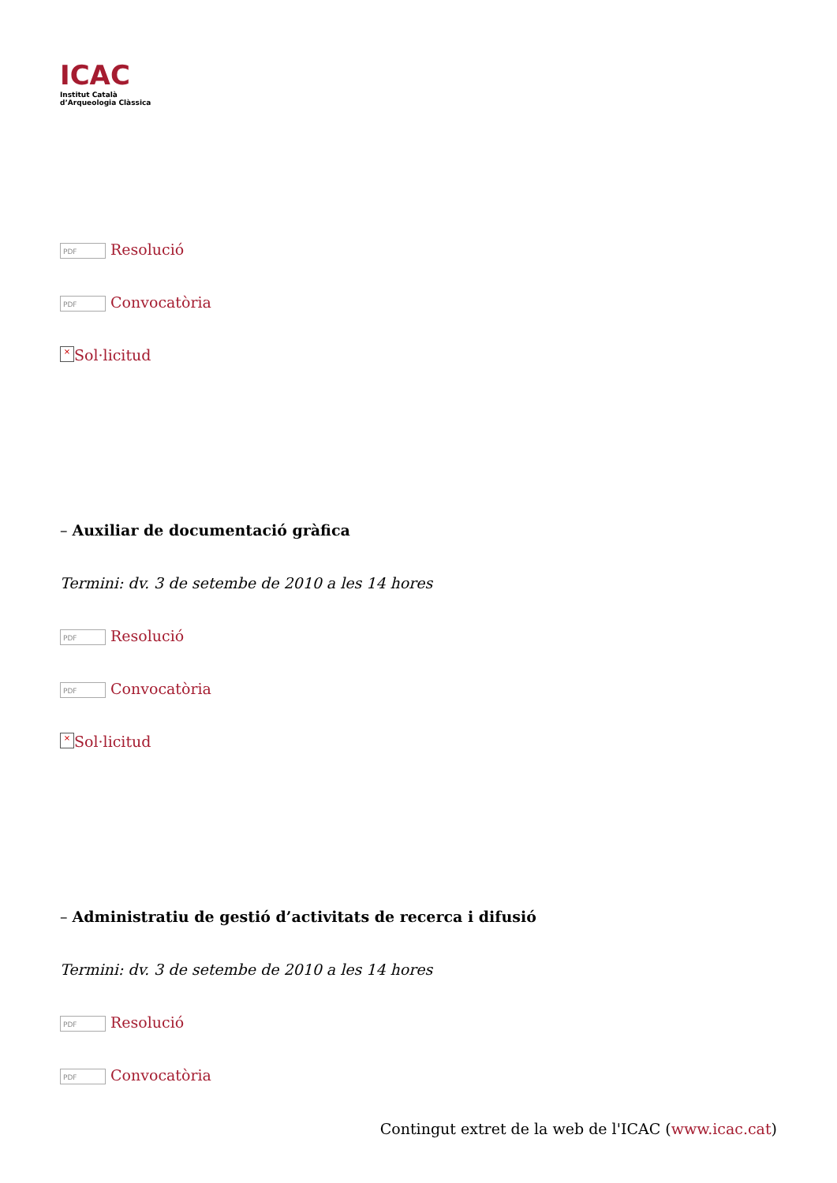ICAC
Institut Català
d’Arqueologia Clàssica
PDF Resolució
PDF Convocatòria
× Sol·licitud
– Auxiliar de documentació gràfica
Termini: dv. 3 de setembe de 2010 a les 14 hores
PDF Resolució
PDF Convocatòria
× Sol·licitud
– Administratiu de gestió d’activitats de recerca i difusió
Termini: dv. 3 de setembe de 2010 a les 14 hores
PDF Resolució
PDF Convocatòria
Contingut extret de la web de l'ICAC (www.icac.cat)